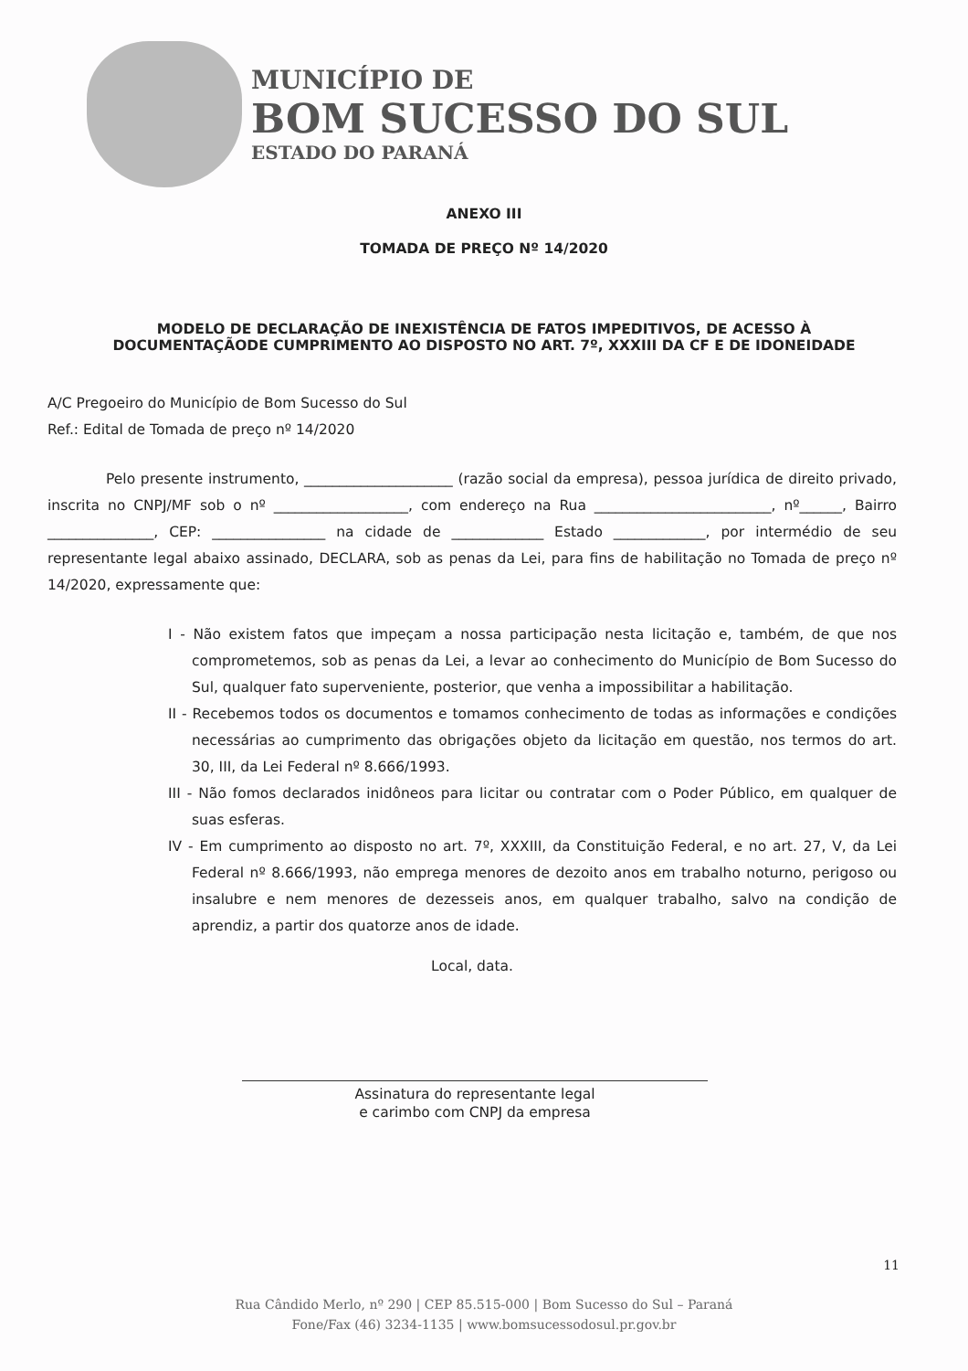MUNICÍPIO DE
BOM SUCESSO DO SUL
ESTADO DO PARANÁ
ANEXO III
TOMADA DE PREÇO Nº 14/2020
MODELO DE DECLARAÇÃO DE INEXISTÊNCIA DE FATOS IMPEDITIVOS, DE ACESSO À
DOCUMENTAÇÃODE CUMPRIMENTO AO DISPOSTO NO ART. 7º, XXXIII DA CF E DE IDONEIDADE
A/C Pregoeiro do Município de Bom Sucesso do Sul
Ref.: Edital de Tomada de preço nº 14/2020
Pelo presente instrumento, _____________________ (razão social da empresa), pessoa jurídica de direito privado, inscrita no CNPJ/MF sob o nº ___________________, com endereço na Rua _________________________, nº______, Bairro _______________, CEP: ________________ na cidade de _____________ Estado _____________, por intermédio de seu representante legal abaixo assinado, DECLARA, sob as penas da Lei, para fins de habilitação no Tomada de preço nº 14/2020, expressamente que:
I - Não existem fatos que impeçam a nossa participação nesta licitação e, também, de que nos comprometemos, sob as penas da Lei, a levar ao conhecimento do Município de Bom Sucesso do Sul, qualquer fato superveniente, posterior, que venha a impossibilitar a habilitação.
II - Recebemos todos os documentos e tomamos conhecimento de todas as informações e condições necessárias ao cumprimento das obrigações objeto da licitação em questão, nos termos do art. 30, III, da Lei Federal nº 8.666/1993.
III - Não fomos declarados inidôneos para licitar ou contratar com o Poder Público, em qualquer de suas esferas.
IV - Em cumprimento ao disposto no art. 7º, XXXIII, da Constituição Federal, e no art. 27, V, da Lei Federal nº 8.666/1993, não emprega menores de dezoito anos em trabalho noturno, perigoso ou insalubre e nem menores de dezesseis anos, em qualquer trabalho, salvo na condição de aprendiz, a partir dos quatorze anos de idade.
Local, data.
Assinatura do representante legal
e carimbo com CNPJ da empresa
11
Rua Cândido Merlo, nº 290 | CEP 85.515-000 | Bom Sucesso do Sul – Paraná
Fone/Fax (46) 3234-1135 | www.bomsucessodosul.pr.gov.br